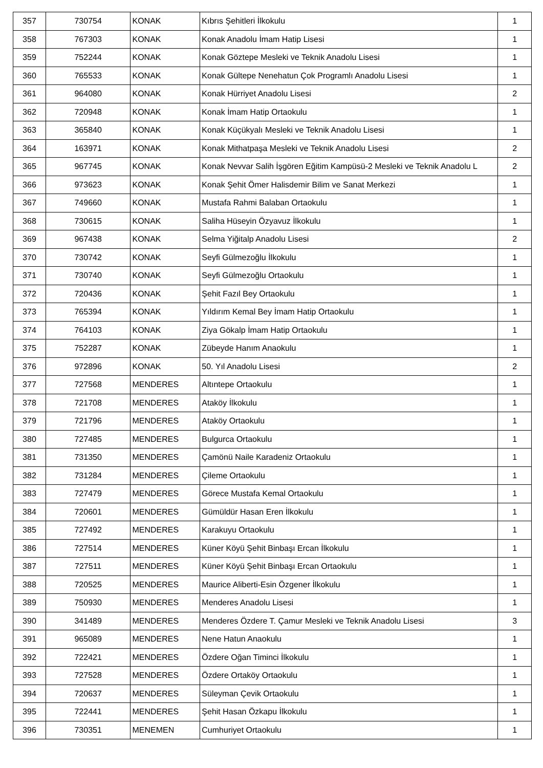| 357 | 730754 | KONAK | Kıbrıs Şehitleri İlkokulu | 1 |
| 358 | 767303 | KONAK | Konak Anadolu İmam Hatip Lisesi | 1 |
| 359 | 752244 | KONAK | Konak Göztepe Mesleki ve Teknik Anadolu Lisesi | 1 |
| 360 | 765533 | KONAK | Konak Gültepe Nenehatun Çok Programlı Anadolu Lisesi | 1 |
| 361 | 964080 | KONAK | Konak Hürriyet Anadolu Lisesi | 2 |
| 362 | 720948 | KONAK | Konak İmam Hatip Ortaokulu | 1 |
| 363 | 365840 | KONAK | Konak Küçükyalı Mesleki ve Teknik Anadolu Lisesi | 1 |
| 364 | 163971 | KONAK | Konak Mithatpaşa Mesleki ve Teknik Anadolu Lisesi | 2 |
| 365 | 967745 | KONAK | Konak Nevvar Salih İşgören Eğitim Kampüsü-2 Mesleki ve Teknik Anadolu L | 2 |
| 366 | 973623 | KONAK | Konak Şehit Ömer Halisdemir Bilim ve Sanat Merkezi | 1 |
| 367 | 749660 | KONAK | Mustafa Rahmi Balaban Ortaokulu | 1 |
| 368 | 730615 | KONAK | Saliha Hüseyin Özyavuz İlkokulu | 1 |
| 369 | 967438 | KONAK | Selma Yiğitalp Anadolu Lisesi | 2 |
| 370 | 730742 | KONAK | Seyfi Gülmezoğlu İlkokulu | 1 |
| 371 | 730740 | KONAK | Seyfi Gülmezoğlu Ortaokulu | 1 |
| 372 | 720436 | KONAK | Şehit Fazıl Bey Ortaokulu | 1 |
| 373 | 765394 | KONAK | Yıldırım Kemal Bey İmam Hatip Ortaokulu | 1 |
| 374 | 764103 | KONAK | Ziya Gökalp İmam Hatip Ortaokulu | 1 |
| 375 | 752287 | KONAK | Zübeyde Hanım Anaokulu | 1 |
| 376 | 972896 | KONAK | 50. Yıl Anadolu Lisesi | 2 |
| 377 | 727568 | MENDERES | Altıntepe Ortaokulu | 1 |
| 378 | 721708 | MENDERES | Ataköy İlkokulu | 1 |
| 379 | 721796 | MENDERES | Ataköy Ortaokulu | 1 |
| 380 | 727485 | MENDERES | Bulgurca Ortaokulu | 1 |
| 381 | 731350 | MENDERES | Çamönü Naile Karadeniz Ortaokulu | 1 |
| 382 | 731284 | MENDERES | Çileme Ortaokulu | 1 |
| 383 | 727479 | MENDERES | Görece Mustafa Kemal Ortaokulu | 1 |
| 384 | 720601 | MENDERES | Gümüldür Hasan Eren İlkokulu | 1 |
| 385 | 727492 | MENDERES | Karakuyu Ortaokulu | 1 |
| 386 | 727514 | MENDERES | Küner Köyü Şehit Binbaşı Ercan İlkokulu | 1 |
| 387 | 727511 | MENDERES | Küner Köyü Şehit Binbaşı Ercan Ortaokulu | 1 |
| 388 | 720525 | MENDERES | Maurice Aliberti-Esin Özgener İlkokulu | 1 |
| 389 | 750930 | MENDERES | Menderes Anadolu Lisesi | 1 |
| 390 | 341489 | MENDERES | Menderes Özdere T. Çamur Mesleki ve Teknik Anadolu Lisesi | 3 |
| 391 | 965089 | MENDERES | Nene Hatun Anaokulu | 1 |
| 392 | 722421 | MENDERES | Özdere Oğan Timinci İlkokulu | 1 |
| 393 | 727528 | MENDERES | Özdere Ortaköy Ortaokulu | 1 |
| 394 | 720637 | MENDERES | Süleyman Çevik Ortaokulu | 1 |
| 395 | 722441 | MENDERES | Şehit Hasan Özkapu İlkokulu | 1 |
| 396 | 730351 | MENEMEN | Cumhuriyet Ortaokulu | 1 |